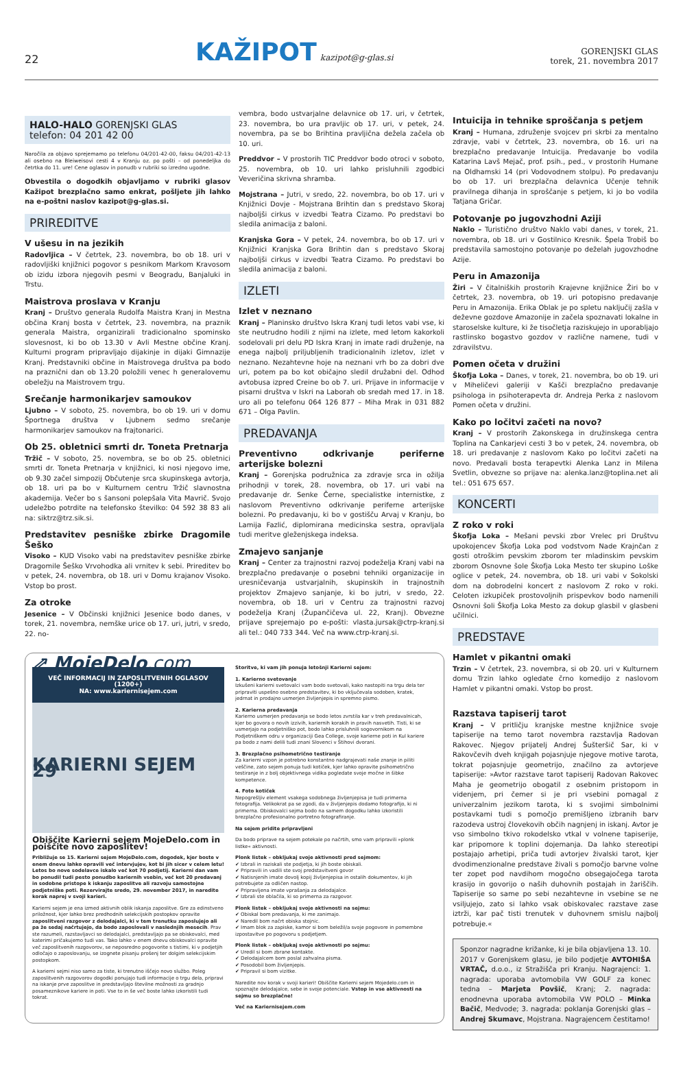22 KAŽIPOT kazipot@g-glas.si
GORENJSKI GLAS
torek, 21. novembra 2017
HALO-HALO GORENJSKI GLAS
telefon: 04 201 42 00
Naročila za objavo sprejemamo po telefonu 04/201-42-00, faksu 04/201-42-13 ali osebno na Bleiweisovi cesti 4 v Kranju oz. po pošti – od ponedeljka do četrtka do 11. ure! Cene oglasov in ponudb v rubriki so izredno ugodne.
Obvestila o dogodkih objavljamo v rubriki glasov Kažipot brezplačno samo enkrat, pošljete jih lahko na e-poštni naslov kazipot@g-glas.si.
PRIREDITVE
V ušesu in na jezikih
Radovljica – V četrtek, 23. novembra, bo ob 18. uri v radovljiški knjižnici pogovor s pesnikom Markom Kravosom ob izidu izbora njegovih pesmi v Beogradu, Banjaluki in Trstu.
Maistrova proslava v Kranju
Kranj – Društvo generala Rudolfa Maistra Kranj in Mestna občina Kranj bosta v četrtek, 23. novembra, na praznik generala Maistra, organizirali tradicionalno spominsko slovesnost, ki bo ob 13.30 v Avli Mestne občine Kranj. Kulturni program pripravljajo dijakinje in dijaki Gimnazije Kranj. Predstavniki občine in Maistrovega društva pa bodo na praznični dan ob 13.20 položili venec h generalovemu obeležju na Maistrovem trgu.
Srečanje harmonikarjev samoukov
Ljubno – V soboto, 25. novembra, bo ob 19. uri v domu Športnega društva v Ljubnem sedmo srečanje harmonikarjev samoukov na frajtonarici.
Ob 25. obletnici smrti dr. Toneta Pretnarja
Tržič – V soboto, 25. novembra, se bo ob 25. obletnici smrti dr. Toneta Pretnarja v knjižnici, ki nosi njegovo ime, ob 9.30 začel simpozij Občutenje srca skupinskega avtorja, ob 18. uri pa bo v Kulturnem centru Tržič slavnostna akademija. Večer bo s šansoni polepšala Vita Mavrič. Svojo udeležbo potrdite na telefonsko številko: 04 592 38 83 ali na: siktrz@trz.sik.si.
Predstavitev pesniške zbirke Dragomile Šeško
Visoko – KUD Visoko vabi na predstavitev pesniške zbirke Dragomile Šeško Vrvohodka ali vrnitev k sebi. Prireditev bo v petek, 24. novembra, ob 18. uri v Domu krajanov Visoko. Vstop bo prost.
Za otroke
Jesenice – V Občinski knjižnici Jesenice bodo danes, v torek, 21. novembra, nemške urice ob 17. uri, jutri, v sredo, 22. no-
vembra, bodo ustvarjalne delavnice ob 17. uri, v četrtek, 23. novembra, bo ura pravljic ob 17. uri, v petek, 24. novembra, pa se bo Brihtina pravljična dežela začela ob 10. uri.
Preddvor – V prostorih TIC Preddvor bodo otroci v soboto, 25. novembra, ob 10. uri lahko prisluhnili zgodbici Veveričina skrivna shramba.
Mojstrana – Jutri, v sredo, 22. novembra, bo ob 17. uri v Knjižnici Dovje - Mojstrana Brihtin dan s predstavo Skoraj najboljši cirkus v izvedbi Teatra Cizamo. Po predstavi bo sledila animacija z baloni.
Kranjska Gora – V petek, 24. novembra, bo ob 17. uri v Knjižnici Kranjska Gora Brihtin dan s predstavo Skoraj najboljši cirkus v izvedbi Teatra Cizamo. Po predstavi bo sledila animacija z baloni.
IZLETI
Izlet v neznano
Kranj – Planinsko društvo Iskra Kranj tudi letos vabi vse, ki ste neutrudno hodili z njimi na izlete, med letom kakorkoli sodelovali pri delu PD Iskra Kranj in imate radi druženje, na enega najbolj priljubljenih tradicionalnih izletov, izlet v neznano. Nezahtevne hoje na neznani vrh bo za dobri dve uri, potem pa bo kot običajno sledil družabni del. Odhod avtobusa izpred Creine bo ob 7. uri. Prijave in informacije v pisarni društva v Iskri na Laborah ob sredah med 17. in 18. uro ali po telefonu 064 126 877 – Miha Mrak in 031 882 671 – Olga Pavlin.
PREDAVANJA
Preventivno odkrivanje periferne arterijske bolezni
Kranj – Gorenjska podružnica za zdravje srca in ožilja prihodnji v torek, 28. novembra, ob 17. uri vabi na predavanje dr. Senke Černe, specialistke internistke, z naslovom Preventivno odkrivanje periferne arterijske bolezni. Po predavanju, ki bo v gostišču Arvaj v Kranju, bo Lamija Fazlić, diplomirana medicinska sestra, opravljala tudi meritve gleženjskega indeksa.
Zmajevo sanjanje
Kranj – Center za trajnostni razvoj podeželja Kranj vabi na brezplačno predavanje o posebni tehniki organizacije in uresničevanja ustvarjalnih, skupinskih in trajnostnih projektov Zmajevo sanjanje, ki bo jutri, v sredo, 22. novembra, ob 18. uri v Centru za trajnostni razvoj podeželja Kranj (Župančičeva ul. 22, Kranj). Obvezne prijave sprejemajo po e-pošti: vlasta.jursak@ctrp-kranj.si ali tel.: 040 733 344. Več na www.ctrp-kranj.si.
⇗ MojeDelo.com
VEČ INFORMACIJ IN ZAPOSLITVENIH OGLASOV (1200+)
NA: www.kariernisejem.com
KARIERNI SEJEM 29
Obiščite Karierni sejem MojeDelo.com in poiščite novo zaposlitev!
Približuje se 15. Karierni sejem MojeDelo.com, dogodek, kjer boste v enem dnevu lahko opravili več intervjujev, kot bi jih sicer v celem letu! Letos bo nove sodelavce iskalo več kot 70 podjetij. Karierni dan vam bo ponudil tudi pesto ponudbo kariernih vsebin, več kot 20 predavanj in sodobne pristope k iskanju zaposlitve ali razvoju samostojne podjetniške poti. Rezervirajte sredo, 29. november 2017, in naredite korak naprej v svoji karieri.
Karierni sejem je ena izmed aktivnih oblik iskanja zaposlitve. Gre za edinstveno priložnost, kjer lahko brez predhodnih selekcijskih postopkov opravite zaposlitveni razgovor z delodajalci, ki v tem trenutku zaposlujejo ali pa že sedaj načrtujejo, da bodo zaposlovali v naslednjih mesecih. Prav ste razumeli, razstavljavci so delodajalci, predstavljajo pa se obiskovalci, med katerimi pričakujemo tudi vas. Tako lahko v enem dnevu obiskovalci opravite več zaposlitvenih razgovorov, se neposredno pogovorite s tistimi, ki v podjetjih odločajo o zaposlovanju, se izognete pisanju prošenj ter dolgim selekcijskim postopkom.
A karierni sejmi niso samo za tiste, ki trenutno iščejo novo službo. Poleg zaposlitvenih razgovorov dogodki ponujajo tudi informacije o trgu dela, pripravi na iskanje prve zaposlitve in predstavljajo številne možnosti za gradnjo posameznikove kariere in poti. Vse to in še več boste lahko izkoristili tudi tokrat.
Storitve, ki vam jih ponuja letošnji Karierni sejem:
1. Karierno svetovanje
Izkušeni karierni svetovalci vam bodo svetovali, kako nastopiti na trgu dela ter pripraviti uspešno osebno predstavitev, ki bo vključevala sodoben, kratek, jedrnat in prodajno usmerjen življenjepis in spremno pismo.
2. Karierna predavanja
Karierno usmerjen predavanja se bodo letos zvrstila kar v treh predavalnicah, kjer bo govora o novih izzivih, kariernih korakih in pravih nasvetih. Tisti, ki se usmerjajo na podjetniško pot, bodo lahko prisluhnili sogovornikom na Podjetniškem odru v organizaciji Gea College, svoje karierne poti in Kul kariere pa bodo z nami delili tudi znani Slovenci v Štihovi dvorani.
3. Brezplačno psihometrično testiranje
Za karierni vzpon je potrebno konstantno nadgrajevati naše znanje in piliti veščine, zato sejem ponuja tudi kotiček, kjer lahko opravite psihometrično testiranje in z bolj objektivnega vidika pogledate svoje močne in šibke kompetence.
4. Foto kotiček
Nepogrešljiv element vsakega sodobnega življenjepisa je tudi primerna fotografija. Velikokrat pa se zgodi, da v življenjepis dodamo fotografijo, ki ni primerna. Obiskovalci sejma bodo na samem dogodku lahko izkoristili brezplačno profesionalno portretno fotografiranje.
Na sejem pridite pripravljeni
Da bodo priprave na sejem potekale po načrtih, smo vam pripravili »plonk listke« aktivnosti.
Plonk listek – obkljukaj svoje aktivnosti pred sejmom:
✔ Izbrali in raziskali ste podjetja, ki jih boste obiskali.
✔ Pripravili in vadili ste svoj predstavitveni govor
✔ Natisnjenih imate dovolj kopij življenjepisa in ostalih dokumentov, ki jih potrebujete za odličen nastop.
✔ Pripravljena imate vprašanja za delodajalce.
✔ Izbrali ste oblačila, ki so primerna za razgovor.
Plonk listek – obkljukaj svoje aktivnosti na sejmu:
✔ Obiskal bom predavanja, ki me zanimajo.
✔ Naredil bom načrt obiska stojnic.
✔ Imam blok za zapiske, kamor si bom beležil/a svoje pogovore in pomembne izpostavitve po pogovoru s podjetjem.
Plonk listek – obkljukaj svoje aktivnosti po sejmu:
✔ Uredil si bom zbrane kontakte.
✔ Delodajalcem bom poslal zahvalna pisma.
✔ Posodobil bom življenjepis.
✔ Pripravil si bom vizitke.
Naredite nov korak v svoji karieri! Obiščite Karierni sejem Mojedelo.com in spoznajte delodajalce, sebe in svoje potenciale. Vstop in vse aktivnosti na sejmu so brezplačne!
Več na Kariernisejem.com
Intuicija in tehnike sproščanja s petjem
Kranj – Humana, združenje svojcev pri skrbi za mentalno zdravje, vabi v četrtek, 23. novembra, ob 16. uri na brezplačno predavanje Intuicija. Predavanje bo vodila Katarina Lavš Mejač, prof. psih., ped., v prostorih Humane na Oldhamski 14 (pri Vodovodnem stolpu). Po predavanju bo ob 17. uri brezplačna delavnica Učenje tehnik pravilnega dihanja in sproščanje s petjem, ki jo bo vodila Tatjana Gričar.
Potovanje po jugovzhodni Aziji
Naklo – Turistično društvo Naklo vabi danes, v torek, 21. novembra, ob 18. uri v Gostilnico Kresnik. Špela Trobiš bo predstavila samostojno potovanje po deželah jugovzhodne Azije.
Peru in Amazonija
Žiri – V čitalniških prostorih Krajevne knjižnice Žiri bo v četrtek, 23. novembra, ob 19. uri potopisno predavanje Peru in Amazonija. Erika Oblak je po spletu naključij zašla v deževne gozdove Amazonije in začela spoznavati lokalne in staroselske kulture, ki že tisočletja raziskujejo in uporabljajo rastlinsko bogastvo gozdov v različne namene, tudi v zdravilstvu.
Pomen očeta v družini
Škofja Loka – Danes, v torek, 21. novembra, bo ob 19. uri v Miheličevi galeriji v Kašči brezplačno predavanje psihologa in psihoterapevta dr. Andreja Perka z naslovom Pomen očeta v družini.
Kako po ločitvi začeti na novo?
Kranj – V prostorih Zakonskega in družinskega centra Toplina na Cankarjevi cesti 3 bo v petek, 24. novembra, ob 18. uri predavanje z naslovom Kako po ločitvi začeti na novo. Predavali bosta terapevtki Alenka Lanz in Milena Svetlin, obvezne so prijave na: alenka.lanz@toplina.net ali tel.: 051 675 657.
KONCERTI
Z roko v roki
Škofja Loka – Mešani pevski zbor Vrelec pri Društvu upokojencev Škofja Loka pod vodstvom Nade Krajnčan z gosti otroškim pevskim zborom ter mladinskim pevskim zborom Osnovne šole Škofja Loka Mesto ter skupino Loške oglice v petek, 24. novembra, ob 18. uri vabi v Sokolski dom na dobrodelni koncert z naslovom Z roko v roki. Celoten izkupiček prostovoljnih prispevkov bodo namenili Osnovni šoli Škofja Loka Mesto za dokup glasbil v glasbeni učilnici.
PREDSTAVE
Hamlet v pikantni omaki
Trzin – V četrtek, 23. novembra, si ob 20. uri v Kulturnem domu Trzin lahko ogledate črno komedijo z naslovom Hamlet v pikantni omaki. Vstop bo prost.
Razstava tapiserij tarot
Kranj – V pritličju kranjske mestne knjižnice svoje tapiserije na temo tarot novembra razstavlja Radovan Rakovec. Njegov prijatelj Andrej Šušteršič Sar, ki v Rakovčevih dveh knjigah pojasnjuje njegove motive tarota, tokrat pojasnjuje geometrijo, značilno za avtorjeve tapiserije: »Avtor razstave tarot tapiserij Radovan Rakovec Maha je geometrijo obogatil z osebnim pristopom in videnjem, pri čemer si je pri vsebini pomagal z univerzalnim jezikom tarota, ki s svojimi simbolnimi postavkami tudi s pomočjo premišljeno izbranih barv razodeva ustroj človekovih občih nagnjenj in iskanj. Avtor je vso simbolno tkivo rokodelsko vtkal v volnene tapiserije, kar pripomore k toplini dojemanja. Da lahko stereotipi postajajo arhetipi, priča tudi avtorjev živalski tarot, kjer dvodimenzionalne predstave živali s pomočjo barvne volne ter zopet pod navdihom mogočno obsegajočega tarota krasijo in govorijo o naših duhovnih postajah in žariščih. Tapiserije so same po sebi nezahtevne in vsebine se ne vsiljujejo, zato si lahko vsak obiskovalec razstave zase iztrži, kar pač tisti trenutek v duhovnem smislu najbolj potrebuje.«
Sponzor nagradne križanke, ki je bila objavljena 13. 10. 2017 v Gorenjskem glasu, je bilo podjetje AVTOHIŠA VRTAČ, d.o.o., iz Stražišča pri Kranju. Nagrajenci: 1. nagrada: uporaba avtomobila VW GOLF za konec tedna – Marjeta Povšič, Kranj; 2. nagrada: enodnevna uporaba avtomobila VW POLO – Minka Bačič, Medvode; 3. nagrada: poklanja Gorenjski glas – Andrej Skumavc, Mojstrana. Nagrajencem čestitamo!